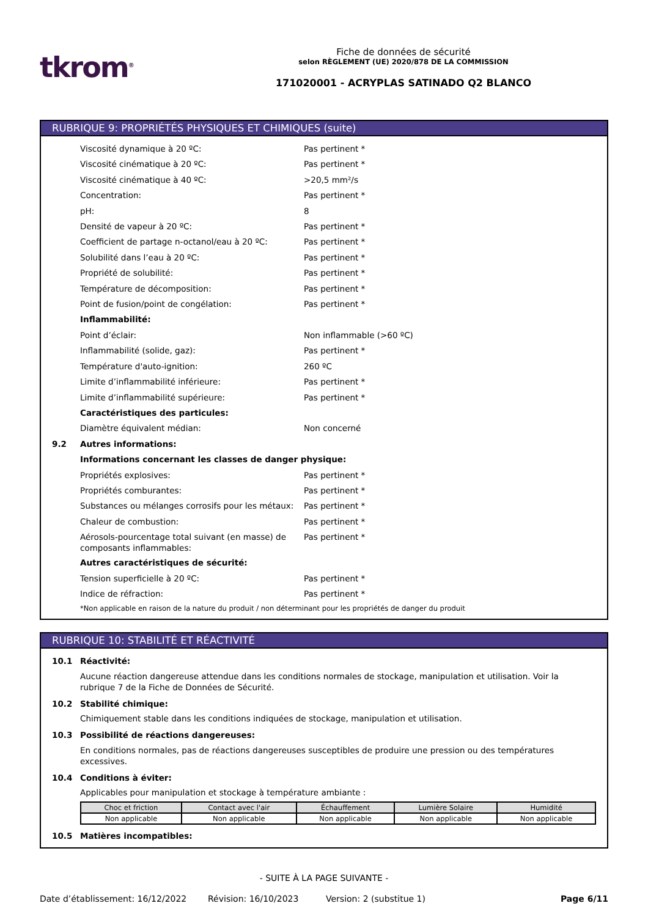tkrom<sup>®</sup>
Fiche de données de sécurité
selon RÈGLEMENT (UE) 2020/878 DE LA COMMISSION
171020001 - ACRYPLAS SATINADO Q2 BLANCO
RUBRIQUE 9: PROPRIÉTÉS PHYSIQUES ET CHIMIQUES (suite)
Viscosité dynamique à 20 ºC: Pas pertinent *
Viscosité cinématique à 20 ºC: Pas pertinent *
Viscosité cinématique à 40 ºC: >20,5 mm²/s
Concentration: Pas pertinent *
pH: 8
Densité de vapeur à 20 ºC: Pas pertinent *
Coefficient de partage n-octanol/eau à 20 ºC: Pas pertinent *
Solubilité dans l’eau à 20 ºC: Pas pertinent *
Propriété de solubilité: Pas pertinent *
Température de décomposition: Pas pertinent *
Point de fusion/point de congélation: Pas pertinent *
Inflammabilité:
Point d’éclair: Non inflammable (>60 ºC)
Inflammabilité (solide, gaz): Pas pertinent *
Température d'auto-ignition: 260 ºC
Limite d’inflammabilité inférieure: Pas pertinent *
Limite d’inflammabilité supérieure: Pas pertinent *
Caractéristiques des particules:
Diamètre équivalent médian: Non concerné
9.2 Autres informations:
Informations concernant les classes de danger physique:
Propriétés explosives: Pas pertinent *
Propriétés comburantes: Pas pertinent *
Substances ou mélanges corrosifs pour les métaux: Pas pertinent *
Chaleur de combustion: Pas pertinent *
Aérosols-pourcentage total suivant (en masse) de composants inflammables: Pas pertinent *
Autres caractéristiques de sécurité:
Tension superficielle à 20 ºC: Pas pertinent *
Indice de réfraction: Pas pertinent *
*Non applicable en raison de la nature du produit / non déterminant pour les propriétés de danger du produit
RUBRIQUE 10: STABILITÉ ET RÉACTIVITÉ
10.1 Réactivité:
Aucune réaction dangereuse attendue dans les conditions normales de stockage, manipulation et utilisation. Voir la rubrique 7 de la Fiche de Données de Sécurité.
10.2 Stabilité chimique:
Chimiquement stable dans les conditions indiquées de stockage, manipulation et utilisation.
10.3 Possibilité de réactions dangereuses:
En conditions normales, pas de réactions dangereuses susceptibles de produire une pression ou des températures excessives.
10.4 Conditions à éviter:
Applicables pour manipulation et stockage à température ambiante :
| Choc et friction | Contact avec l'air | Échauffement | Lumière Solaire | Humidité |
| --- | --- | --- | --- | --- |
| Non applicable | Non applicable | Non applicable | Non applicable | Non applicable |
10.5 Matières incompatibles:
- SUITE À LA PAGE SUIVANTE -
Date d’établissement: 16/12/2022 Révision: 16/10/2023 Version: 2 (substitue 1) Page 6/11